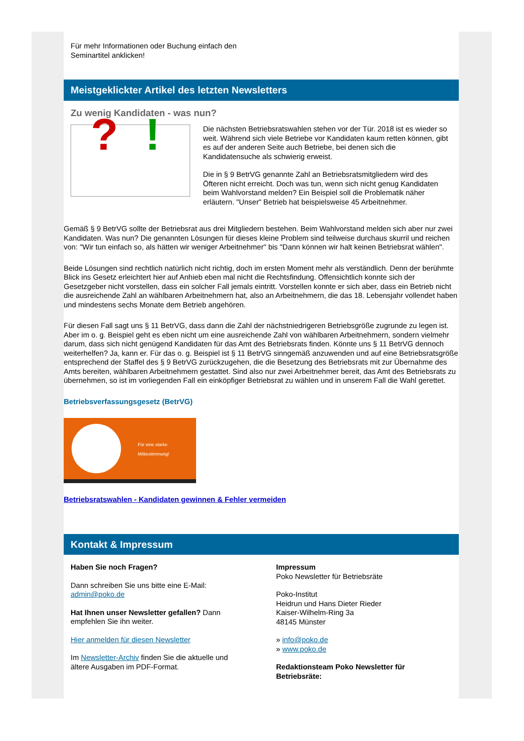Für mehr Informationen oder Buchung einfach den
Seminartitel anklicken!
Meistgeklickter Artikel des letzten Newsletters
Zu wenig Kandidaten - was nun?
? !
Die nächsten Betriebsratswahlen stehen vor der Tür. 2018 ist es wieder so weit. Während sich viele Betriebe vor Kandidaten kaum retten können, gibt es auf der anderen Seite auch Betriebe, bei denen sich die Kandidatensuche als schwierig erweist.
Die in § 9 BetrVG genannte Zahl an Betriebsratsmitgliedern wird des Öfteren nicht erreicht. Doch was tun, wenn sich nicht genug Kandidaten beim Wahlvorstand melden? Ein Beispiel soll die Problematik näher erläutern. "Unser" Betrieb hat beispielsweise 45 Arbeitnehmer.
Gemäß § 9 BetrVG sollte der Betriebsrat aus drei Mitgliedern bestehen. Beim Wahlvorstand melden sich aber nur zwei Kandidaten. Was nun? Die genannten Lösungen für dieses kleine Problem sind teilweise durchaus skurril und reichen von: "Wir tun einfach so, als hätten wir weniger Arbeitnehmer" bis "Dann können wir halt keinen Betriebsrat wählen".
Beide Lösungen sind rechtlich natürlich nicht richtig, doch im ersten Moment mehr als verständlich. Denn der berühmte Blick ins Gesetz erleichtert hier auf Anhieb eben mal nicht die Rechtsfindung. Offensichtlich konnte sich der Gesetzgeber nicht vorstellen, dass ein solcher Fall jemals eintritt. Vorstellen konnte er sich aber, dass ein Betrieb nicht die ausreichende Zahl an wählbaren Arbeitnehmern hat, also an Arbeitnehmern, die das 18. Lebensjahr vollendet haben und mindestens sechs Monate dem Betrieb angehören.
Für diesen Fall sagt uns § 11 BetrVG, dass dann die Zahl der nächstniedrigeren Betriebsgröße zugrunde zu legen ist. Aber im o. g. Beispiel geht es eben nicht um eine ausreichende Zahl von wählbaren Arbeitnehmern, sondern vielmehr darum, dass sich nicht genügend Kandidaten für das Amt des Betriebsrats finden. Könnte uns § 11 BetrVG dennoch weiterhelfen? Ja, kann er. Für das o. g. Beispiel ist § 11 BetrVG sinngemäß anzuwenden und auf eine Betriebsratsgröße entsprechend der Staffel des § 9 BetrVG zurückzugehen, die die Besetzung des Betriebsrats mit zur Übernahme des Amts bereiten, wählbaren Arbeitnehmern gestattet. Sind also nur zwei Arbeitnehmer bereit, das Amt des Betriebsrats zu übernehmen, so ist im vorliegenden Fall ein einköpfiger Betriebsrat zu wählen und in unserem Fall die Wahl gerettet.
Betriebsverfassungsgesetz (BetrVG)
Für eine starke Mitbestimmung!
Betriebsratswahlen - Kandidaten gewinnen & Fehler vermeiden
Kontakt & Impressum
Haben Sie noch Fragen?
Dann schreiben Sie uns bitte eine E-Mail:
admin@poko.de
Hat Ihnen unser Newsletter gefallen? Dann empfehlen Sie ihn weiter.
Hier anmelden für diesen Newsletter
Im Newsletter-Archiv finden Sie die aktuelle und ältere Ausgaben im PDF-Format.
Impressum
Poko Newsletter für Betriebsräte
Poko-Institut
Heidrun und Hans Dieter Rieder
Kaiser-Wilhelm-Ring 3a
48145 Münster
» info@poko.de
» www.poko.de
Redaktionsteam Poko Newsletter für Betriebsräte: